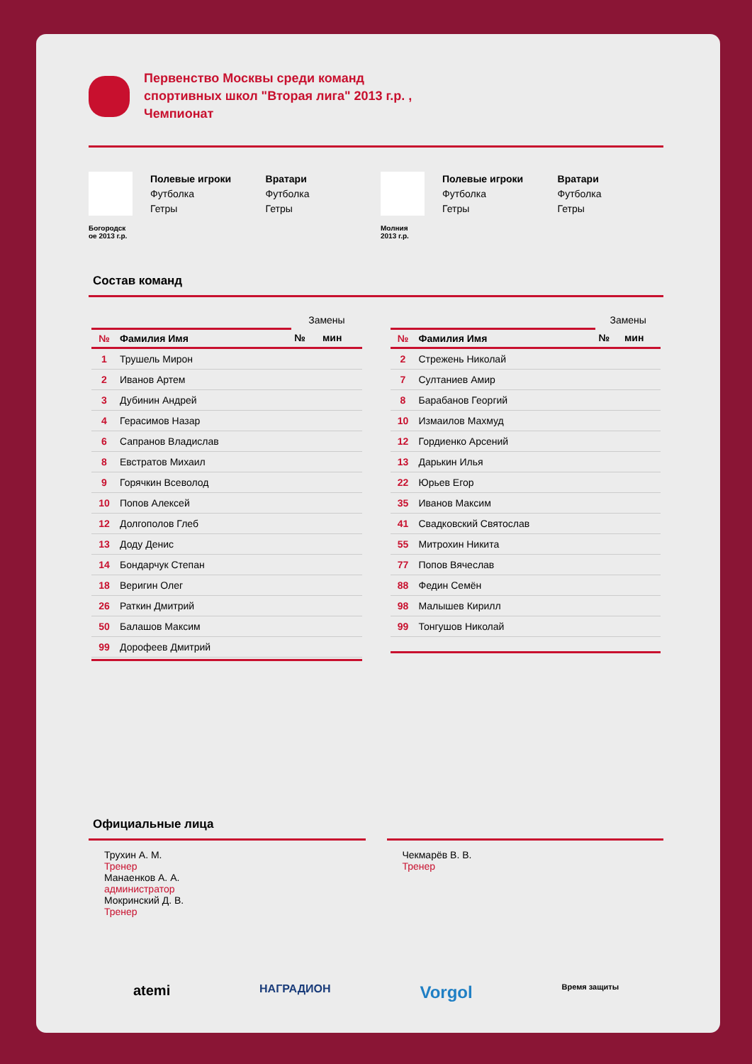Первенство Москвы среди команд
спортивных школ "Вторая лига" 2013 г.р. ,
Чемпионат
Богородск
ое 2013 г.р.
Полевые игроки
Футболка
Гетры
Вратари
Футболка
Гетры
Молния
2013 г.р.
Полевые игроки
Футболка
Гетры
Вратари
Футболка
Гетры
Состав команд
| | | Замены | |
| --- | --- | --- | --- |
| № | Фамилия Имя | № | мин |
| 1 | Трушель Мирон | | |
| 2 | Иванов Артем | | |
| 3 | Дубинин Андрей | | |
| 4 | Герасимов Назар | | |
| 6 | Сапранов Владислав | | |
| 8 | Евстратов Михаил | | |
| 9 | Горячкин Всеволод | | |
| 10 | Попов Алексей | | |
| 12 | Долгополов Глеб | | |
| 13 | Доду Денис | | |
| 14 | Бондарчук Степан | | |
| 18 | Веригин Олег | | |
| 26 | Раткин Дмитрий | | |
| 50 | Балашов Максим | | |
| 99 | Дорофеев Дмитрий | | |
| | | Замены | |
| --- | --- | --- | --- |
| № | Фамилия Имя | № | мин |
| 2 | Стрежень Николай | | |
| 7 | Султаниев Амир | | |
| 8 | Барабанов Георгий | | |
| 10 | Измаилов Махмуд | | |
| 12 | Гордиенко Арсений | | |
| 13 | Дарькин Илья | | |
| 22 | Юрьев Егор | | |
| 35 | Иванов Максим | | |
| 41 | Свадковский Святослав | | |
| 55 | Митрохин Никита | | |
| 77 | Попов Вячеслав | | |
| 88 | Федин Семён | | |
| 98 | Малышев Кирилл | | |
| 99 | Тонгушов Николай | | |
Официальные лица
Трухин А. М.
Тренер
Манаенков А. А.
администратор
Мокринский Д. В.
Тренер
Чекмарёв В. В.
Тренер
atemi НАГРАДИОН Vorgol Время защиты